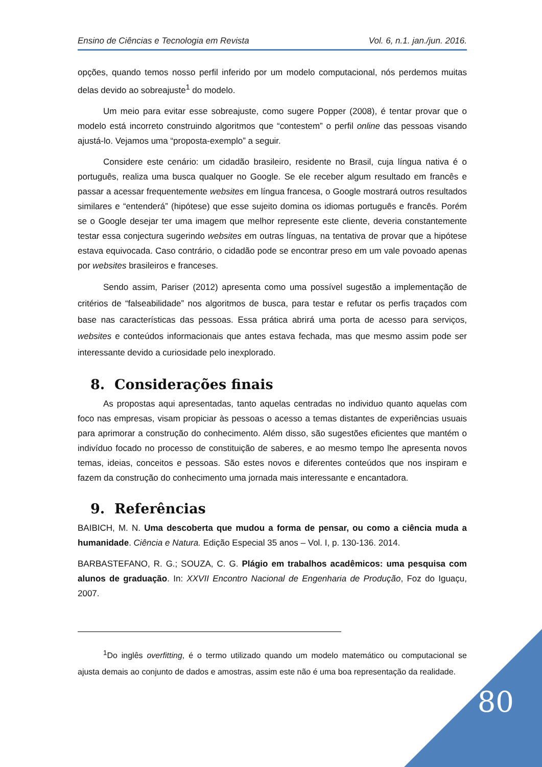Ensino de Ciências e Tecnologia em Revista Vol. 6, n.1. jan./jun. 2016.
opções, quando temos nosso perfil inferido por um modelo computacional, nós perdemos muitas delas devido ao sobreajuste<sup>1</sup> do modelo.
Um meio para evitar esse sobreajuste, como sugere Popper (2008), é tentar provar que o modelo está incorreto construindo algoritmos que “contestem” o perfil online das pessoas visando ajustá-lo. Vejamos uma “proposta-exemplo” a seguir.
Considere este cenário: um cidadão brasileiro, residente no Brasil, cuja língua nativa é o português, realiza uma busca qualquer no Google. Se ele receber algum resultado em francês e passar a acessar frequentemente websites em língua francesa, o Google mostrará outros resultados similares e “entenderá” (hipótese) que esse sujeito domina os idiomas português e francês. Porém se o Google desejar ter uma imagem que melhor represente este cliente, deveria constantemente testar essa conjectura sugerindo websites em outras línguas, na tentativa de provar que a hipótese estava equivocada. Caso contrário, o cidadão pode se encontrar preso em um vale povoado apenas por websites brasileiros e franceses.
Sendo assim, Pariser (2012) apresenta como uma possível sugestão a implementação de critérios de “falseabilidade” nos algoritmos de busca, para testar e refutar os perfis traçados com base nas características das pessoas. Essa prática abrirá uma porta de acesso para serviços, websites e conteúdos informacionais que antes estava fechada, mas que mesmo assim pode ser interessante devido a curiosidade pelo inexplorado.
8. Considerações finais
As propostas aqui apresentadas, tanto aquelas centradas no individuo quanto aquelas com foco nas empresas, visam propiciar às pessoas o acesso a temas distantes de experiências usuais para aprimorar a construção do conhecimento. Além disso, são sugestões eficientes que mantém o indivíduo focado no processo de constituição de saberes, e ao mesmo tempo lhe apresenta novos temas, ideias, conceitos e pessoas. São estes novos e diferentes conteúdos que nos inspiram e fazem da construção do conhecimento uma jornada mais interessante e encantadora.
9. Referências
BAIBICH, M. N. Uma descoberta que mudou a forma de pensar, ou como a ciência muda a humanidade. Ciência e Natura. Edição Especial 35 anos – Vol. I, p. 130-136. 2014.
BARBASTEFANO, R. G.; SOUZA, C. G. Plágio em trabalhos acadêmicos: uma pesquisa com alunos de graduação. In: XXVII Encontro Nacional de Engenharia de Produção, Foz do Iguaçu, 2007.
<sup>1</sup> Do inglês overfitting, é o termo utilizado quando um modelo matemático ou computacional se ajusta demais ao conjunto de dados e amostras, assim este não é uma boa representação da realidade.
80